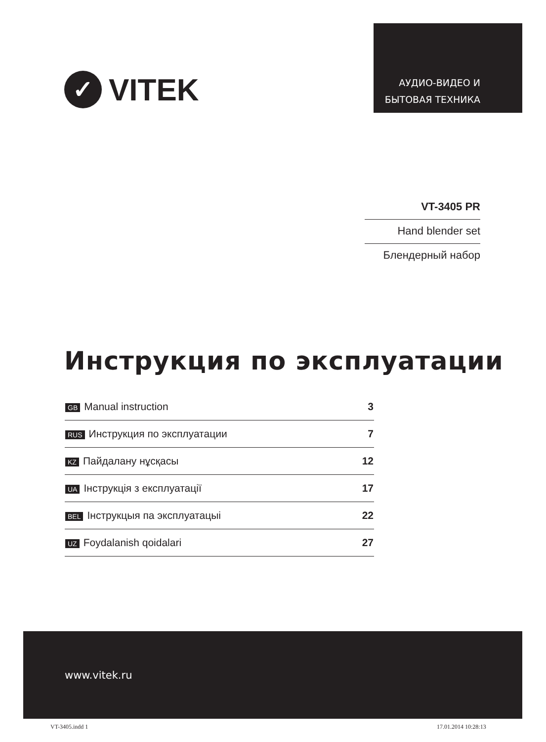АУДИО-ВИДЕО И
БЫТОВАЯ ТЕХНИКА
✓
VITEK
VT-3405 PR
Hand blender set
Блендерный набор
Инструкция по эксплуатации
| GB Manual instruction | 3 |
| RUS Инструкция по эксплуатации | 7 |
| KZ Пайдалану нұсқасы | 12 |
| UA Інструкція з експлуатації | 17 |
| BEL Інструкцыя па эксплуатацыі | 22 |
| UZ Foydalanish qoidalari | 27 |
www.vitek.ru
VT-3405.indd 1 17.01.2014 10:28:13